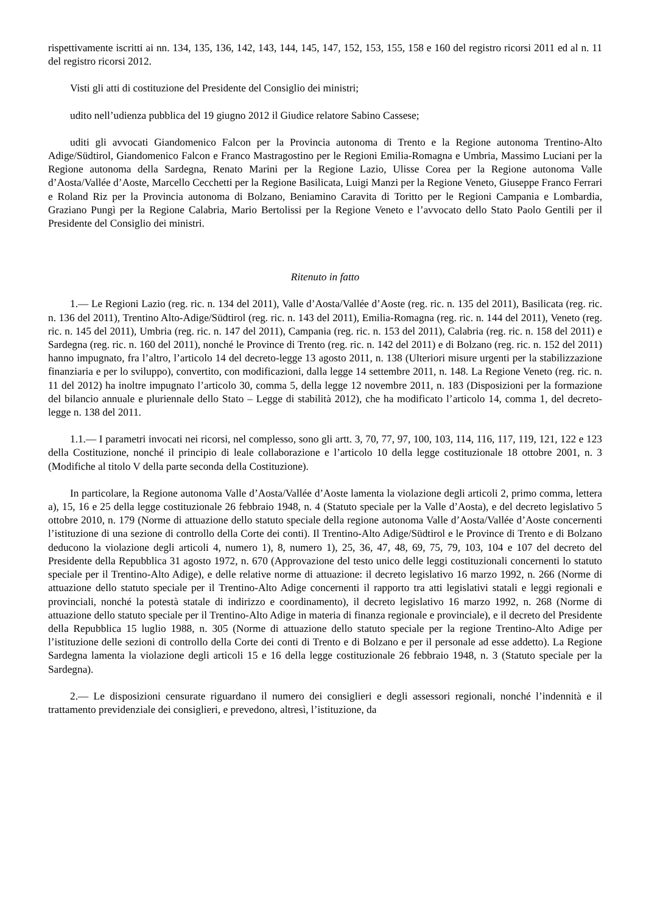rispettivamente iscritti ai nn. 134, 135, 136, 142, 143, 144, 145, 147, 152, 153, 155, 158 e 160 del registro ricorsi 2011 ed al n. 11 del registro ricorsi 2012.
Visti gli atti di costituzione del Presidente del Consiglio dei ministri;
udito nell’udienza pubblica del 19 giugno 2012 il Giudice relatore Sabino Cassese;
uditi gli avvocati Giandomenico Falcon per la Provincia autonoma di Trento e la Regione autonoma Trentino-Alto Adige/Südtirol, Giandomenico Falcon e Franco Mastragostino per le Regioni Emilia-Romagna e Umbria, Massimo Luciani per la Regione autonoma della Sardegna, Renato Marini per la Regione Lazio, Ulisse Corea per la Regione autonoma Valle d’Aosta/Vallée d’Aoste, Marcello Cecchetti per la Regione Basilicata, Luigi Manzi per la Regione Veneto, Giuseppe Franco Ferrari e Roland Riz per la Provincia autonoma di Bolzano, Beniamino Caravita di Toritto per le Regioni Campania e Lombardia, Graziano Pungì per la Regione Calabria, Mario Bertolissi per la Regione Veneto e l’avvocato dello Stato Paolo Gentili per il Presidente del Consiglio dei ministri.
Ritenuto in fatto
1.— Le Regioni Lazio (reg. ric. n. 134 del 2011), Valle d’Aosta/Vallée d’Aoste (reg. ric. n. 135 del 2011), Basilicata (reg. ric. n. 136 del 2011), Trentino Alto-Adige/Südtirol (reg. ric. n. 143 del 2011), Emilia-Romagna (reg. ric. n. 144 del 2011), Veneto (reg. ric. n. 145 del 2011), Umbria (reg. ric. n. 147 del 2011), Campania (reg. ric. n. 153 del 2011), Calabria (reg. ric. n. 158 del 2011) e Sardegna (reg. ric. n. 160 del 2011), nonché le Province di Trento (reg. ric. n. 142 del 2011) e di Bolzano (reg. ric. n. 152 del 2011) hanno impugnato, fra l’altro, l’articolo 14 del decreto-legge 13 agosto 2011, n. 138 (Ulteriori misure urgenti per la stabilizzazione finanziaria e per lo sviluppo), convertito, con modificazioni, dalla legge 14 settembre 2011, n. 148. La Regione Veneto (reg. ric. n. 11 del 2012) ha inoltre impugnato l’articolo 30, comma 5, della legge 12 novembre 2011, n. 183 (Disposizioni per la formazione del bilancio annuale e pluriennale dello Stato – Legge di stabilità 2012), che ha modificato l’articolo 14, comma 1, del decreto-legge n. 138 del 2011.
1.1.— I parametri invocati nei ricorsi, nel complesso, sono gli artt. 3, 70, 77, 97, 100, 103, 114, 116, 117, 119, 121, 122 e 123 della Costituzione, nonché il principio di leale collaborazione e l’articolo 10 della legge costituzionale 18 ottobre 2001, n. 3 (Modifiche al titolo V della parte seconda della Costituzione).
In particolare, la Regione autonoma Valle d’Aosta/Vallée d’Aoste lamenta la violazione degli articoli 2, primo comma, lettera a), 15, 16 e 25 della legge costituzionale 26 febbraio 1948, n. 4 (Statuto speciale per la Valle d’Aosta), e del decreto legislativo 5 ottobre 2010, n. 179 (Norme di attuazione dello statuto speciale della regione autonoma Valle d’Aosta/Vallée d’Aoste concernenti l’istituzione di una sezione di controllo della Corte dei conti). Il Trentino-Alto Adige/Südtirol e le Province di Trento e di Bolzano deducono la violazione degli articoli 4, numero 1), 8, numero 1), 25, 36, 47, 48, 69, 75, 79, 103, 104 e 107 del decreto del Presidente della Repubblica 31 agosto 1972, n. 670 (Approvazione del testo unico delle leggi costituzionali concernenti lo statuto speciale per il Trentino-Alto Adige), e delle relative norme di attuazione: il decreto legislativo 16 marzo 1992, n. 266 (Norme di attuazione dello statuto speciale per il Trentino-Alto Adige concernenti il rapporto tra atti legislativi statali e leggi regionali e provinciali, nonché la potestà statale di indirizzo e coordinamento), il decreto legislativo 16 marzo 1992, n. 268 (Norme di attuazione dello statuto speciale per il Trentino-Alto Adige in materia di finanza regionale e provinciale), e il decreto del Presidente della Repubblica 15 luglio 1988, n. 305 (Norme di attuazione dello statuto speciale per la regione Trentino-Alto Adige per l’istituzione delle sezioni di controllo della Corte dei conti di Trento e di Bolzano e per il personale ad esse addetto). La Regione Sardegna lamenta la violazione degli articoli 15 e 16 della legge costituzionale 26 febbraio 1948, n. 3 (Statuto speciale per la Sardegna).
2.— Le disposizioni censurate riguardano il numero dei consiglieri e degli assessori regionali, nonché l’indennità e il trattamento previdenziale dei consiglieri, e prevedono, altresì, l’istituzione, da